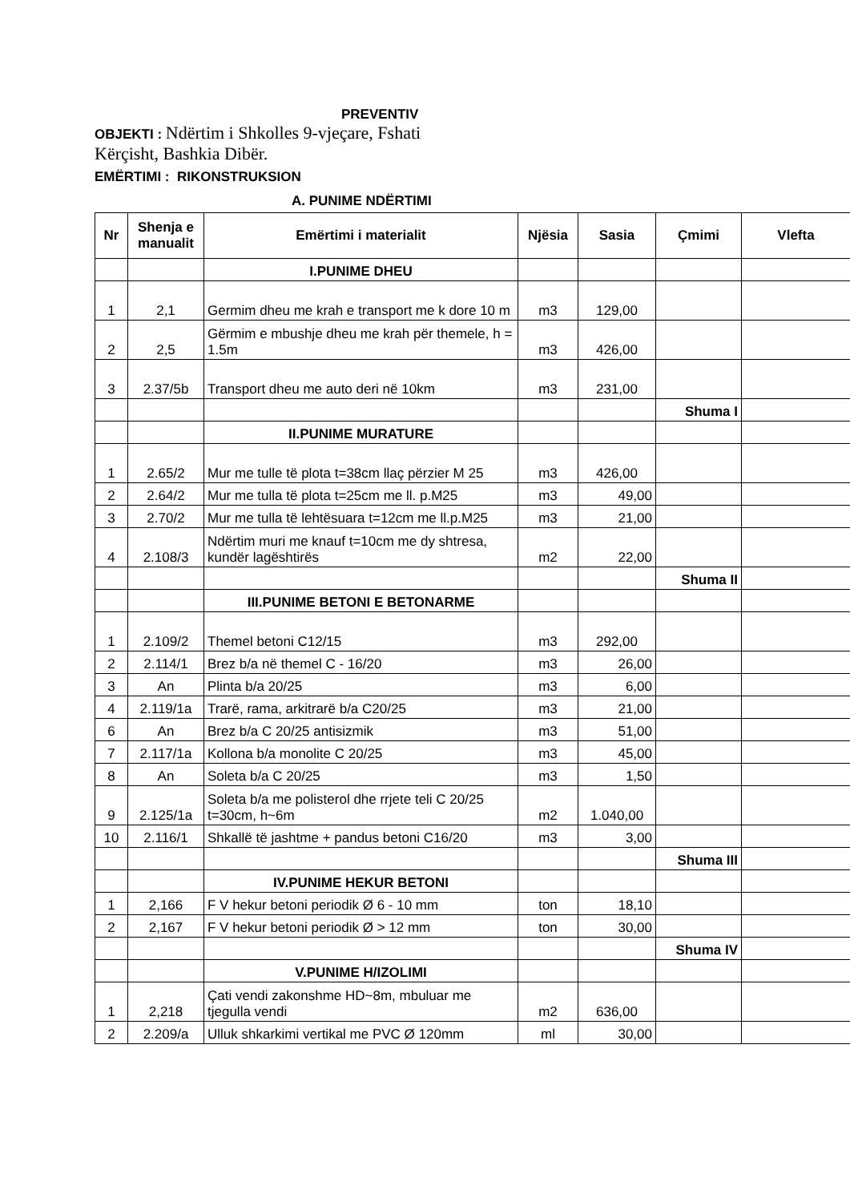PREVENTIV
OBJEKTI : Ndërtim i Shkolles 9-vjeçare, Fshati
Kërçisht, Bashkia Dibër.
EMËRTIMI : RIKONSTRUKSION
A. PUNIME NDËRTIMI
| Nr | Shenja e manualit | Emërtimi i materialit | Njësia | Sasia | Çmimi | Vlefta |
| --- | --- | --- | --- | --- | --- | --- |
| | | I.PUNIME DHEU | | | | |
| 1 | 2,1 | Germim dheu me krah e transport me k dore 10 m | m3 | 129,00 | | |
| 2 | 2,5 | Gërmim e mbushje dheu me krah për themele, h = 1.5m | m3 | 426,00 | | |
| 3 | 2.37/5b | Transport dheu me auto deri në 10km | m3 | 231,00 | | |
| | | | | | Shuma I | |
| | | II.PUNIME MURATURE | | | | |
| 1 | 2.65/2 | Mur me tulle të plota t=38cm llaç përzier M 25 | m3 | 426,00 | | |
| 2 | 2.64/2 | Mur me tulla të plota t=25cm me ll. p.M25 | m3 | 49,00 | | |
| 3 | 2.70/2 | Mur me tulla të lehtësuara t=12cm me ll.p.M25 | m3 | 21,00 | | |
| 4 | 2.108/3 | Ndërtim muri me knauf t=10cm me dy shtresa, kundër lagështirës | m2 | 22,00 | | |
| | | | | | Shuma II | |
| | | III.PUNIME BETONI E BETONARME | | | | |
| 1 | 2.109/2 | Themel betoni C12/15 | m3 | 292,00 | | |
| 2 | 2.114/1 | Brez b/a në themel C - 16/20 | m3 | 26,00 | | |
| 3 | An | Plinta b/a 20/25 | m3 | 6,00 | | |
| 4 | 2.119/1a | Trarë, rama, arkitrarë b/a C20/25 | m3 | 21,00 | | |
| 6 | An | Brez b/a C 20/25 antisizmik | m3 | 51,00 | | |
| 7 | 2.117/1a | Kollona b/a monolite C 20/25 | m3 | 45,00 | | |
| 8 | An | Soleta b/a C 20/25 | m3 | 1,50 | | |
| 9 | 2.125/1a | Soleta b/a me polisterol dhe rrjete teli C 20/25 t=30cm, h~6m | m2 | 1.040,00 | | |
| 10 | 2.116/1 | Shkallë të jashtme + pandus betoni C16/20 | m3 | 3,00 | | |
| | | | | | Shuma III | |
| | | IV.PUNIME HEKUR BETONI | | | | |
| 1 | 2,166 | F V hekur betoni periodik Ø 6 - 10 mm | ton | 18,10 | | |
| 2 | 2,167 | F V hekur betoni periodik Ø > 12 mm | ton | 30,00 | | |
| | | | | | Shuma IV | |
| | | V.PUNIME H/IZOLIMI | | | | |
| 1 | 2,218 | Çati vendi zakonshme HD~8m, mbuluar me tjegulla vendi | m2 | 636,00 | | |
| 2 | 2.209/a | Ulluk shkarkimi vertikal me PVC Ø 120mm | ml | 30,00 | | |